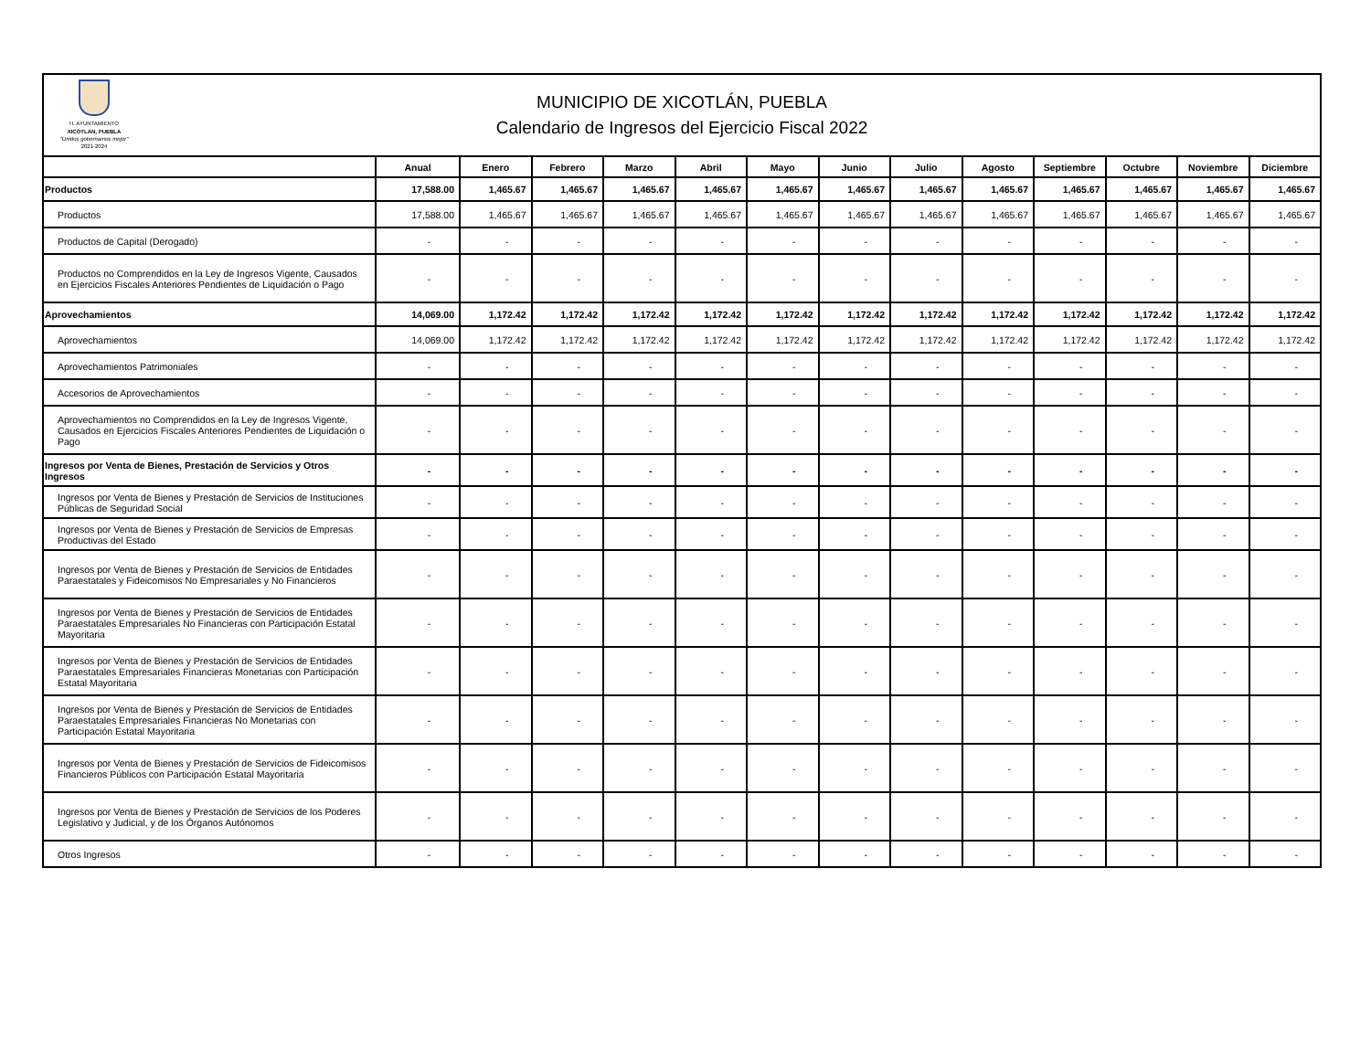H. AYUNTAMIENTO
XICOTLÁN, PUEBLA
"Unidos gobernamos mejor"
2021-2024
MUNICIPIO DE XICOTLÁN, PUEBLA
Calendario de Ingresos del Ejercicio Fiscal 2022
| | Anual | Enero | Febrero | Marzo | Abril | Mayo | Junio | Julio | Agosto | Septiembre | Octubre | Noviembre | Diciembre |
| --- | --- | --- | --- | --- | --- | --- | --- | --- | --- | --- | --- | --- | --- |
| Productos | 17,588.00 | 1,465.67 | 1,465.67 | 1,465.67 | 1,465.67 | 1,465.67 | 1,465.67 | 1,465.67 | 1,465.67 | 1,465.67 | 1,465.67 | 1,465.67 | 1,465.67 |
| Productos | 17,588.00 | 1,465.67 | 1,465.67 | 1,465.67 | 1,465.67 | 1,465.67 | 1,465.67 | 1,465.67 | 1,465.67 | 1,465.67 | 1,465.67 | 1,465.67 | 1,465.67 |
| Productos de Capital (Derogado) | - | - | - | - | - | - | - | - | - | - | - | - | - |
| Productos no Comprendidos en la Ley de Ingresos Vigente, Causados en Ejercicios Fiscales Anteriores Pendientes de Liquidación o Pago | - | - | - | - | - | - | - | - | - | - | - | - | - |
| Aprovechamientos | 14,069.00 | 1,172.42 | 1,172.42 | 1,172.42 | 1,172.42 | 1,172.42 | 1,172.42 | 1,172.42 | 1,172.42 | 1,172.42 | 1,172.42 | 1,172.42 | 1,172.42 |
| Aprovechamientos | 14,069.00 | 1,172.42 | 1,172.42 | 1,172.42 | 1,172.42 | 1,172.42 | 1,172.42 | 1,172.42 | 1,172.42 | 1,172.42 | 1,172.42 | 1,172.42 | 1,172.42 |
| Aprovechamientos Patrimoniales | - | - | - | - | - | - | - | - | - | - | - | - | - |
| Accesorios de Aprovechamientos | - | - | - | - | - | - | - | - | - | - | - | - | - |
| Aprovechamientos no Comprendidos en la Ley de Ingresos Vigente, Causados en Ejercicios Fiscales Anteriores Pendientes de Liquidación o Pago | - | - | - | - | - | - | - | - | - | - | - | - | - |
| Ingresos por Venta de Bienes, Prestación de Servicios y Otros Ingresos | - | - | - | - | - | - | - | - | - | - | - | - | - |
| Ingresos por Venta de Bienes y Prestación de Servicios de Instituciones Públicas de Seguridad Social | - | - | - | - | - | - | - | - | - | - | - | - | - |
| Ingresos por Venta de Bienes y Prestación de Servicios de Empresas Productivas del Estado | - | - | - | - | - | - | - | - | - | - | - | - | - |
| Ingresos por Venta de Bienes y Prestación de Servicios de Entidades Paraestatales y Fideicomisos No Empresariales y No Financieros | - | - | - | - | - | - | - | - | - | - | - | - | - |
| Ingresos por Venta de Bienes y Prestación de Servicios de Entidades Paraestatales Empresariales No Financieras con Participación Estatal Mayoritaria | - | - | - | - | - | - | - | - | - | - | - | - | - |
| Ingresos por Venta de Bienes y Prestación de Servicios de Entidades Paraestatales Empresariales Financieras Monetarias con Participación Estatal Mayoritaria | - | - | - | - | - | - | - | - | - | - | - | - | - |
| Ingresos por Venta de Bienes y Prestación de Servicios de Entidades Paraestatales Empresariales Financieras No Monetarias con Participación Estatal Mayoritaria | - | - | - | - | - | - | - | - | - | - | - | - | - |
| Ingresos por Venta de Bienes y Prestación de Servicios de Fideicomisos Financieros Públicos con Participación Estatal Mayoritaria | - | - | - | - | - | - | - | - | - | - | - | - | - |
| Ingresos por Venta de Bienes y Prestación de Servicios de los Poderes Legislativo y Judicial, y de los Órganos Autónomos | - | - | - | - | - | - | - | - | - | - | - | - | - |
| Otros Ingresos | - | - | - | - | - | - | - | - | - | - | - | - | - |